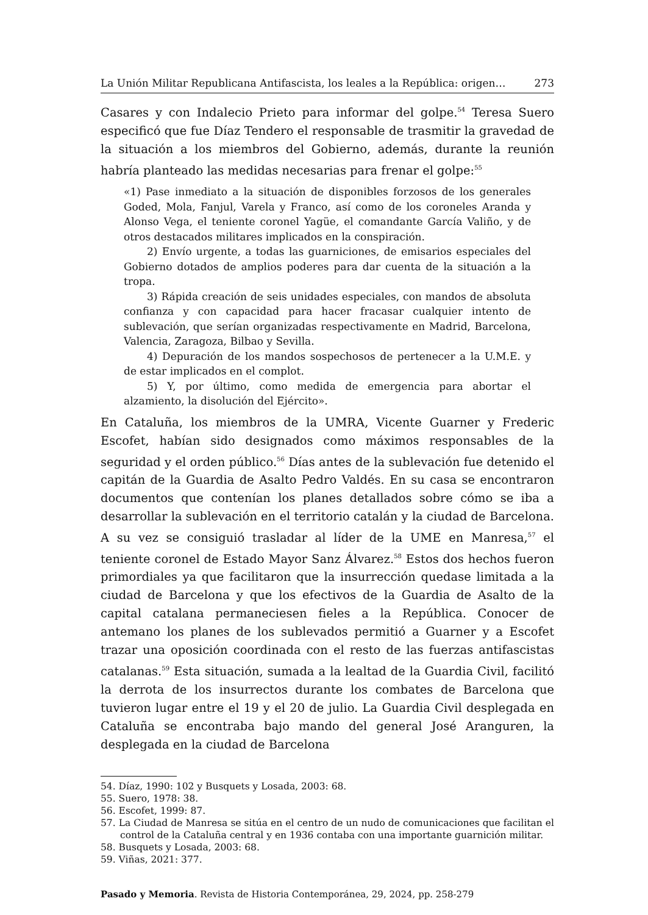La Unión Militar Republicana Antifascista, los leales a la República: origen… 273
Casares y con Indalecio Prieto para informar del golpe.<sup>54</sup> Teresa Suero especificó que fue Díaz Tendero el responsable de trasmitir la gravedad de la situación a los miembros del Gobierno, además, durante la reunión habría planteado las medidas necesarias para frenar el golpe:<sup>55</sup>
«1) Pase inmediato a la situación de disponibles forzosos de los generales Goded, Mola, Fanjul, Varela y Franco, así como de los coroneles Aranda y Alonso Vega, el teniente coronel Yagüe, el comandante García Valiño, y de otros destacados militares implicados en la conspiración.
2) Envío urgente, a todas las guarniciones, de emisarios especiales del Gobierno dotados de amplios poderes para dar cuenta de la situación a la tropa.
3) Rápida creación de seis unidades especiales, con mandos de absoluta confianza y con capacidad para hacer fracasar cualquier intento de sublevación, que serían organizadas respectivamente en Madrid, Barcelona, Valencia, Zaragoza, Bilbao y Sevilla.
4) Depuración de los mandos sospechosos de pertenecer a la U.M.E. y de estar implicados en el complot.
5) Y, por último, como medida de emergencia para abortar el alzamiento, la disolución del Ejército».
En Cataluña, los miembros de la UMRA, Vicente Guarner y Frederic Escofet, habían sido designados como máximos responsables de la seguridad y el orden público.<sup>56</sup> Días antes de la sublevación fue detenido el capitán de la Guardia de Asalto Pedro Valdés. En su casa se encontraron documentos que contenían los planes detallados sobre cómo se iba a desarrollar la sublevación en el territorio catalán y la ciudad de Barcelona. A su vez se consiguió trasladar al líder de la UME en Manresa,<sup>57</sup> el teniente coronel de Estado Mayor Sanz Álvarez.<sup>58</sup> Estos dos hechos fueron primordiales ya que facilitaron que la insurrección quedase limitada a la ciudad de Barcelona y que los efectivos de la Guardia de Asalto de la capital catalana permaneciesen fieles a la República. Conocer de antemano los planes de los sublevados permitió a Guarner y a Escofet trazar una oposición coordinada con el resto de las fuerzas antifascistas catalanas.<sup>59</sup> Esta situación, sumada a la lealtad de la Guardia Civil, facilitó la derrota de los insurrectos durante los combates de Barcelona que tuvieron lugar entre el 19 y el 20 de julio. La Guardia Civil desplegada en Cataluña se encontraba bajo mando del general José Aranguren, la desplegada en la ciudad de Barcelona
54. Díaz, 1990: 102 y Busquets y Losada, 2003: 68.
55. Suero, 1978: 38.
56. Escofet, 1999: 87.
57. La Ciudad de Manresa se sitúa en el centro de un nudo de comunicaciones que facilitan el control de la Cataluña central y en 1936 contaba con una importante guarnición militar.
58. Busquets y Losada, 2003: 68.
59. Viñas, 2021: 377.
Pasado y Memoria. Revista de Historia Contemporánea, 29, 2024, pp. 258-279